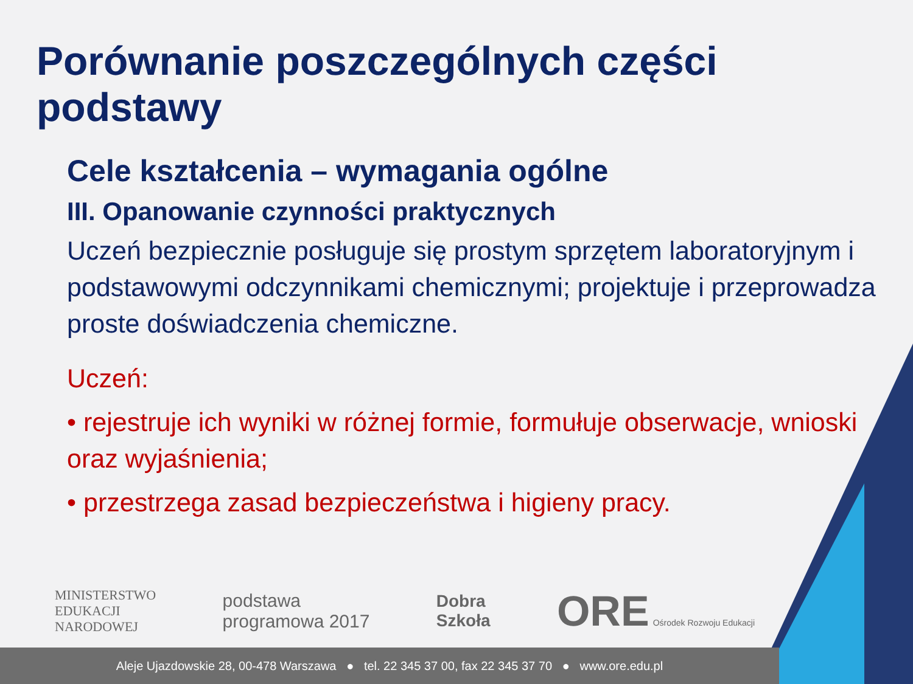Porównanie poszczególnych części podstawy
Cele kształcenia – wymagania ogólne
III. Opanowanie czynności praktycznych
Uczeń bezpiecznie posługuje się prostym sprzętem laboratoryjnym i podstawowymi odczynnikami chemicznymi; projektuje i przeprowadza proste doświadczenia chemiczne.
Uczeń:
• rejestruje ich wyniki w różnej formie, formułuje obserwacje, wnioski oraz wyjaśnienia;
• przestrzega zasad bezpieczeństwa i higieny pracy.
MINISTERSTWO
EDUKACJI
NARODOWEJ
podstawa
programowa 2017
Dobra
Szkoła
ORE Ośrodek Rozwoju Edukacji
Aleje Ujazdowskie 28, 00-478 Warszawa ● tel. 22 345 37 00, fax 22 345 37 70 ● www.ore.edu.pl